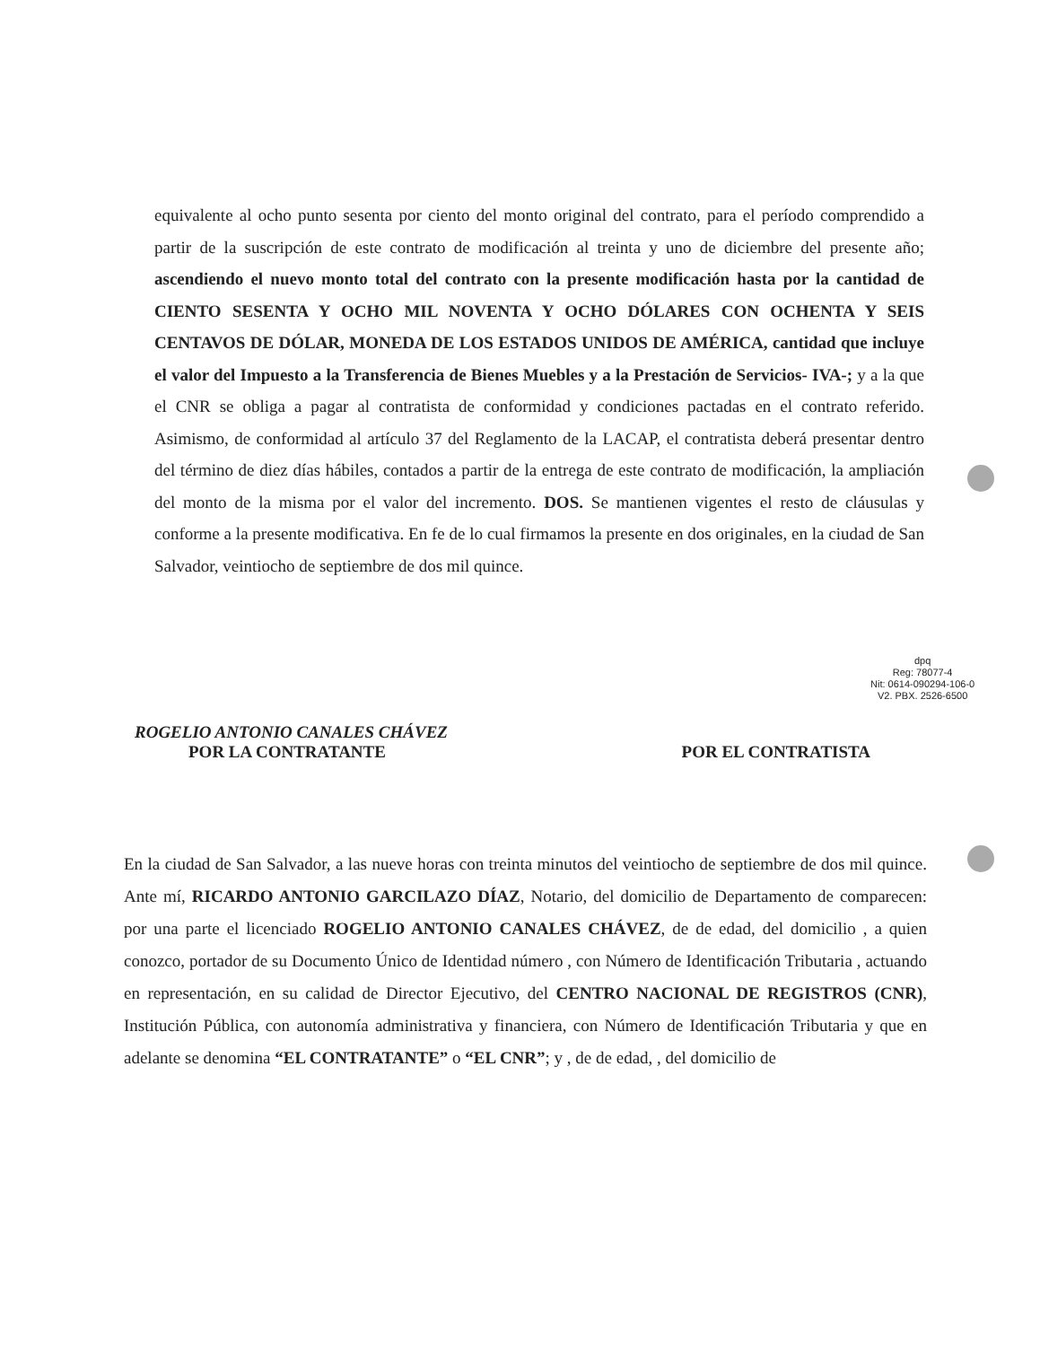equivalente al ocho punto sesenta por ciento del monto original del contrato, para el período comprendido a partir de la suscripción de este contrato de modificación al treinta y uno de diciembre del presente año; ascendiendo el nuevo monto total del contrato con la presente modificación hasta por la cantidad de CIENTO SESENTA Y OCHO MIL NOVENTA Y OCHO DÓLARES CON OCHENTA Y SEIS CENTAVOS DE DÓLAR, MONEDA DE LOS ESTADOS UNIDOS DE AMÉRICA, cantidad que incluye el valor del Impuesto a la Transferencia de Bienes Muebles y a la Prestación de Servicios- IVA-; y a la que el CNR se obliga a pagar al contratista de conformidad y condiciones pactadas en el contrato referido. Asimismo, de conformidad al artículo 37 del Reglamento de la LACAP, el contratista deberá presentar dentro del término de diez días hábiles, contados a partir de la entrega de este contrato de modificación, la ampliación del monto de la misma por el valor del incremento. DOS. Se mantienen vigentes el resto de cláusulas y conforme a la presente modificativa. En fe de lo cual firmamos la presente en dos originales, en la ciudad de San Salvador, veintiocho de septiembre de dos mil quince.
dpq
Reg: 78077-4
Nit: 0614-090294-106-0
V2. PBX. 2526-6500
ROGELIO ANTONIO CANALES CHÁVEZ
POR LA CONTRATANTE POR EL CONTRATISTA
En la ciudad de San Salvador, a las nueve horas con treinta minutos del veintiocho de septiembre de dos mil quince. Ante mí, RICARDO ANTONIO GARCILAZO DÍAZ, Notario, del domicilio de Departamento de comparecen: por una parte el licenciado ROGELIO ANTONIO CANALES CHÁVEZ, de de edad, del domicilio , a quien conozco, portador de su Documento Único de Identidad número , con Número de Identificación Tributaria , actuando en representación, en su calidad de Director Ejecutivo, del CENTRO NACIONAL DE REGISTROS (CNR), Institución Pública, con autonomía administrativa y financiera, con Número de Identificación Tributaria y que en adelante se denomina “EL CONTRATANTE” o “EL CNR”; y , de de edad, , del domicilio de